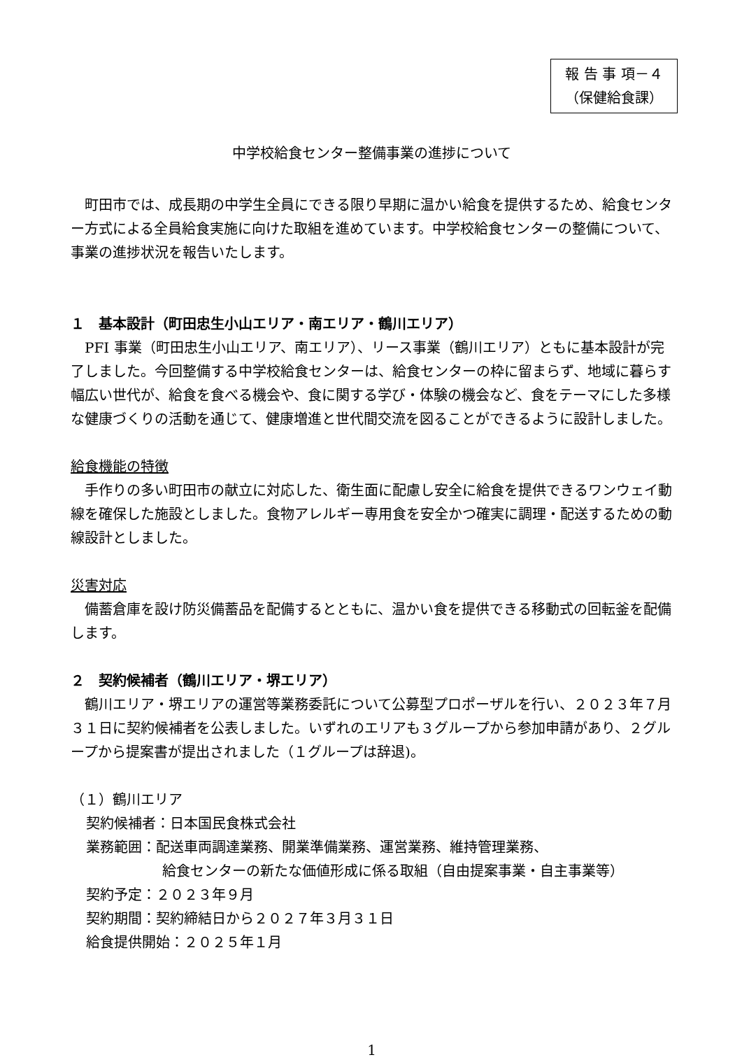報 告 事 項－４
（保健給食課）
中学校給食センター整備事業の進捗について
町田市では、成長期の中学生全員にできる限り早期に温かい給食を提供するため、給食センター方式による全員給食実施に向けた取組を進めています。中学校給食センターの整備について、事業の進捗状況を報告いたします。
１　基本設計（町田忠生小山エリア・南エリア・鶴川エリア）
PFI 事業（町田忠生小山エリア、南エリア）、リース事業（鶴川エリア）ともに基本設計が完了しました。今回整備する中学校給食センターは、給食センターの枠に留まらず、地域に暮らす幅広い世代が、給食を食べる機会や、食に関する学び・体験の機会など、食をテーマにした多様な健康づくりの活動を通じて、健康増進と世代間交流を図ることができるように設計しました。
給食機能の特徴
手作りの多い町田市の献立に対応した、衛生面に配慮し安全に給食を提供できるワンウェイ動線を確保した施設としました。食物アレルギー専用食を安全かつ確実に調理・配送するための動線設計としました。
災害対応
備蓄倉庫を設け防災備蓄品を配備するとともに、温かい食を提供できる移動式の回転釜を配備します。
２　契約候補者（鶴川エリア・堺エリア）
鶴川エリア・堺エリアの運営等業務委託について公募型プロポーザルを行い、２０２３年７月３１日に契約候補者を公表しました。いずれのエリアも３グループから参加申請があり、２グループから提案書が提出されました（１グループは辞退)。
（１）鶴川エリア
契約候補者：日本国民食株式会社
業務範囲：配送車両調達業務、開業準備業務、運営業務、維持管理業務、
給食センターの新たな価値形成に係る取組（自由提案事業・自主事業等）
契約予定：２０２３年９月
契約期間：契約締結日から２０２７年３月３１日
給食提供開始：２０２５年１月
1